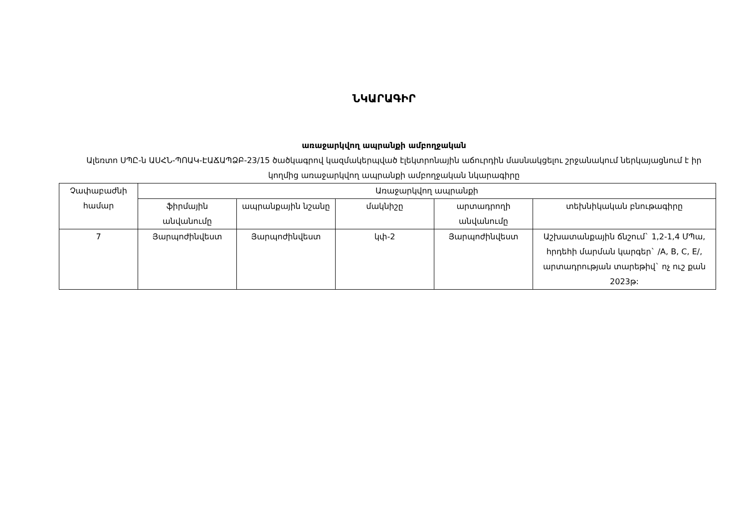ՆԿԱՐԱԳԻՐ
առաջարկվող ապրանքի ամբողջական
Ալեռտո ՍՊԸ-ն ԱՍՀՆ-ՊՈԱԿ-ԷԱՃԱՊՁԲ-23/15 ծածկագրով կազմակերպված էլեկտրոնային աճուրդին մասնակցելու շրջանակում ներկայացնում է իր կողմից առաջարկվող ապրանքի ամբողջական նկարագիրը
| Չափաբաժնի համար | Առաջարկվող ապրանքի | | | | |
| --- | --- | --- | --- | --- | --- |
| | ֆիրմային անվանումը | ապրանքային նշանը | մակնիշը | արտադրողի անվանումը | տեխնիկական բնութագիրը |
| 7 | Յարպոժինվեստ | Յարպոժինվեստ | կփ-2 | Յարպոժինվեստ | Աշխատանքային ճնշում` 1,2-1,4 ՄՊա, հրդեհի մարման կարգեր` /A, B, C, E/, արտադրության տարեթիվ` ոչ ուշ քան 2023թ: |